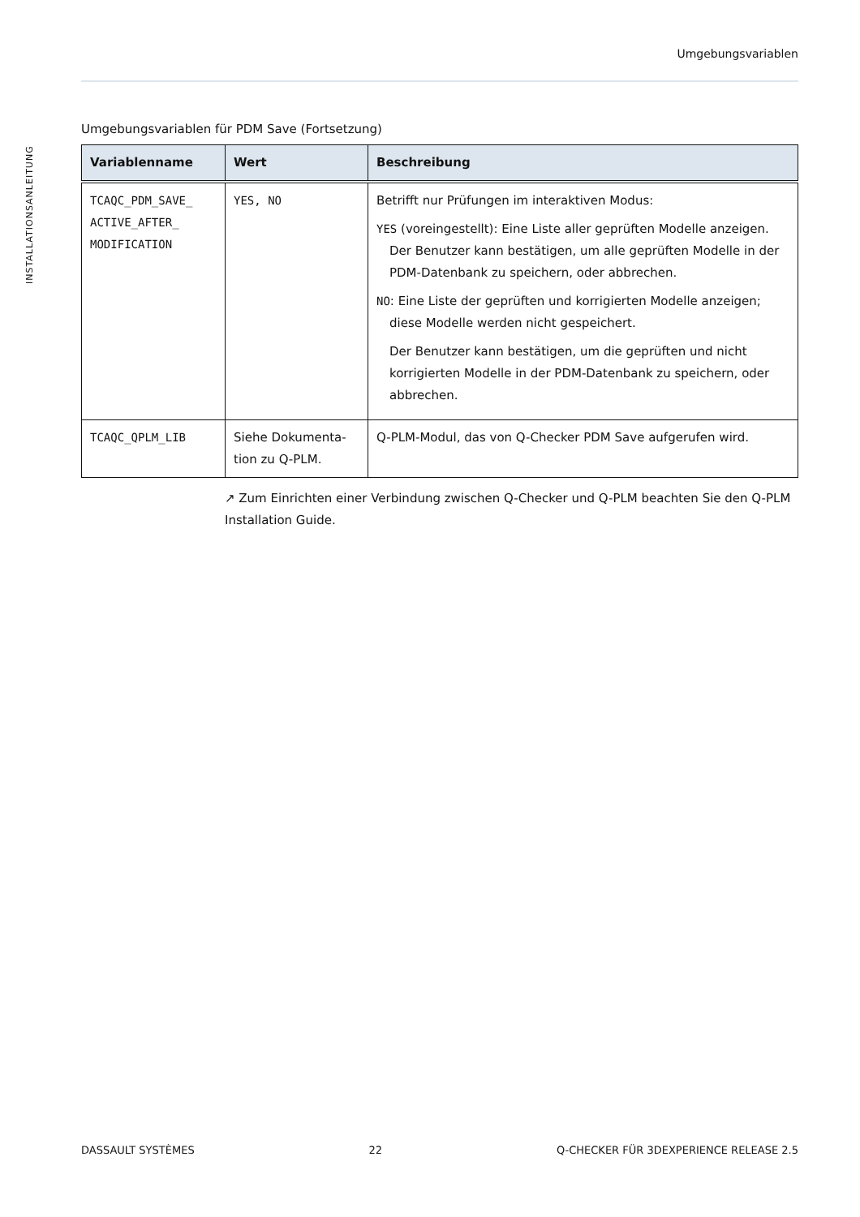Umgebungsvariablen
INSTALLATIONSANLEITUNG
Umgebungsvariablen für PDM Save (Fortsetzung)
| Variablenname | Wert | Beschreibung |
| --- | --- | --- |
| TCAQC_PDM_SAVE_ ACTIVE_AFTER_ MODIFICATION | YES, NO | Betrifft nur Prüfungen im interaktiven Modus: YES (voreingestellt): Eine Liste aller geprüften Modelle anzeigen. Der Benutzer kann bestätigen, um alle geprüften Modelle in der PDM-Datenbank zu speichern, oder abbrechen. NO : Eine Liste der geprüften und korrigierten Modelle anzeigen; diese Modelle werden nicht gespeichert. Der Benutzer kann bestätigen, um die geprüften und nicht korrigierten Modelle in der PDM-Datenbank zu speichern, oder abbrechen. |
| TCAQC_QPLM_LIB | Siehe Dokumenta- tion zu Q-PLM. | Q-PLM-Modul, das von Q-Checker PDM Save aufgerufen wird. |
↗ Zum Einrichten einer Verbindung zwischen Q-Checker und Q-PLM beachten Sie den Q-PLM Installation Guide.
DASSAULT SYSTÈMES 22 Q-CHECKER FÜR 3DEXPERIENCE RELEASE 2.5